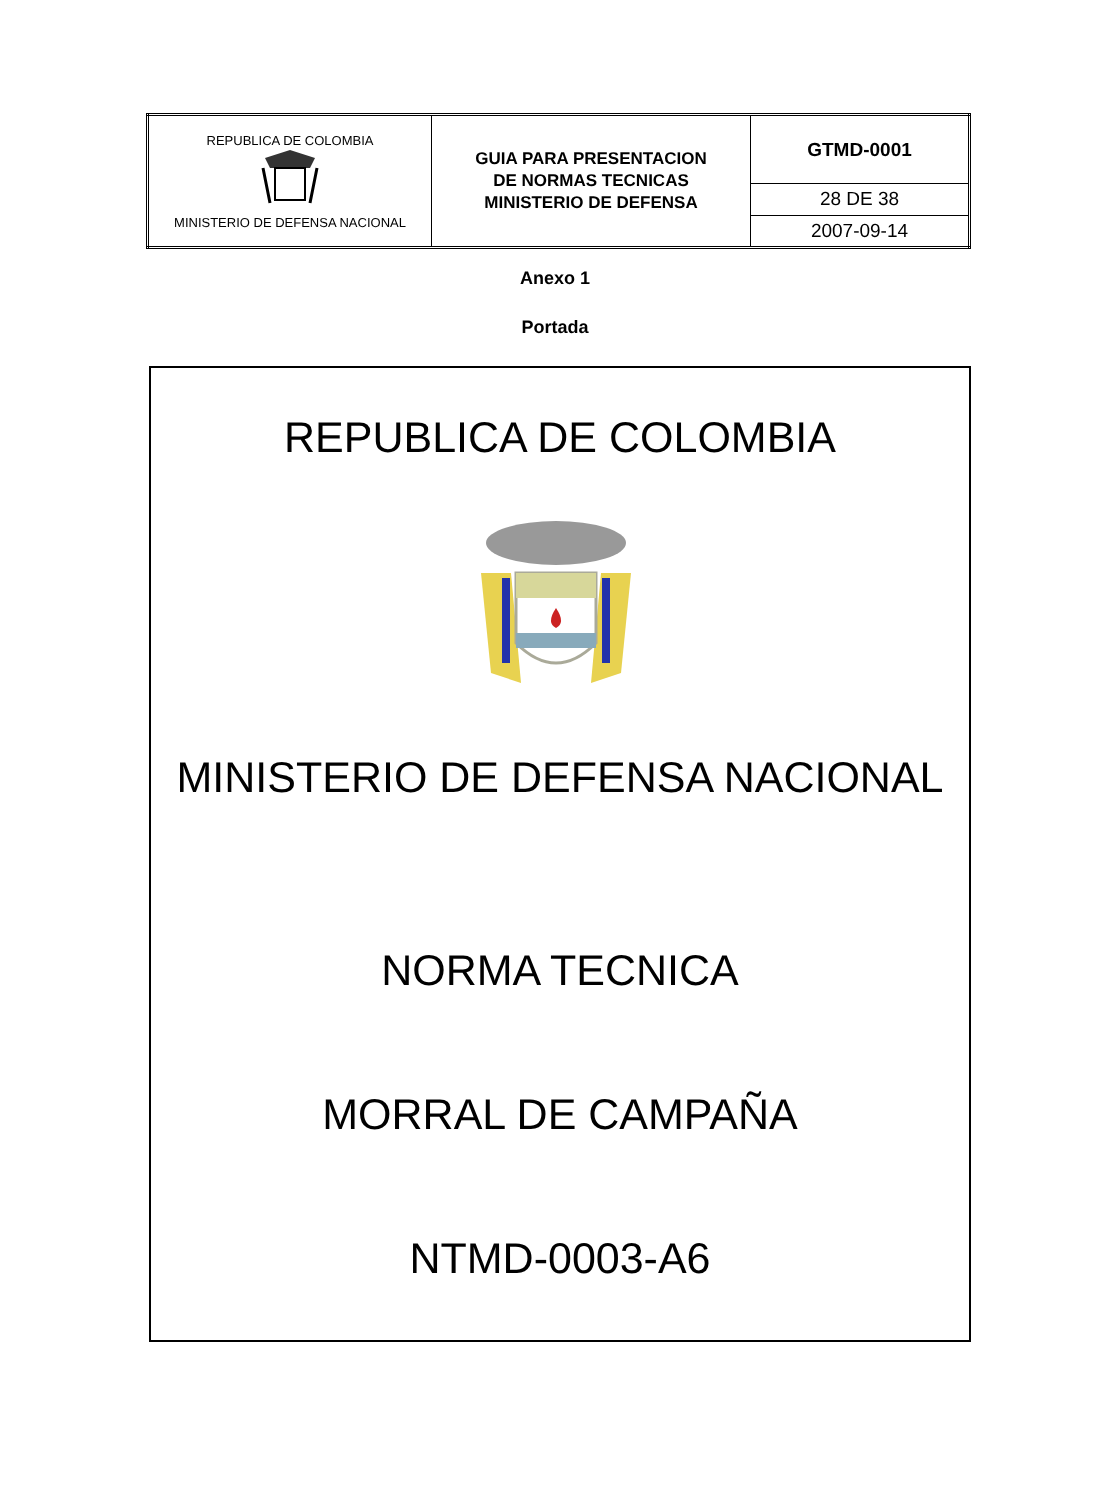| REPUBLICA DE COLOMBIA MINISTERIO DE DEFENSA NACIONAL | GUIA PARA PRESENTACION DE NORMAS TECNICAS MINISTERIO DE DEFENSA | GTMD-0001 |
| | | 28 DE 38 |
| | | 2007-09-14 |
Anexo 1
Portada
REPUBLICA DE COLOMBIA
MINISTERIO DE DEFENSA NACIONAL
NORMA TECNICA
MORRAL DE CAMPAÑA
NTMD-0003-A6